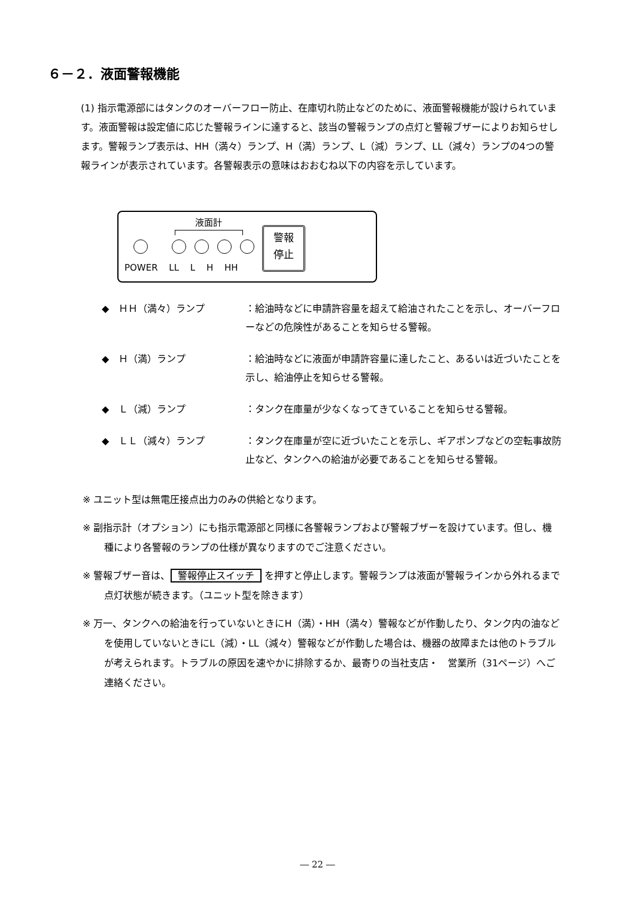６－２．液面警報機能
(1) 指示電源部にはタンクのオーバーフロー防止、在庫切れ防止などのために、液面警報機能が設けられています。液面警報は設定値に応じた警報ラインに達すると、該当の警報ランプの点灯と警報ブザーによりお知らせします。警報ランプ表示は、HH（満々）ランプ、H（満）ランプ、L（減）ランプ、LL（減々）ランプの4つの警報ラインが表示されています。各警報表示の意味はおおむね以下の内容を示しています。
液面計
POWER LL L H HH
警報
停止
◆　ＨＨ（満々）ランプ ：給油時などに申請許容量を超えて給油されたことを示し、オーバーフローなどの危険性があることを知らせる警報。
◆　Ｈ（満）ランプ ：給油時などに液面が申請許容量に達したこと、あるいは近づいたことを示し、給油停止を知らせる警報。
◆　Ｌ（減）ランプ ：タンク在庫量が少なくなってきていることを知らせる警報。
◆　ＬＬ（減々）ランプ ：タンク在庫量が空に近づいたことを示し、ギアポンプなどの空転事故防止など、タンクへの給油が必要であることを知らせる警報。
※ ユニット型は無電圧接点出力のみの供給となります。
※ 副指示計（オプション）にも指示電源部と同様に各警報ランプおよび警報ブザーを設けています。但し、機種により各警報のランプの仕様が異なりますのでご注意ください。
※ 警報ブザー音は、 警報停止スイッチ を押すと停止します。警報ランプは液面が警報ラインから外れるまで点灯状態が続きます。（ユニット型を除きます）
※ 万一、タンクへの給油を行っていないときにH（満）・HH（満々）警報などが作動したり、タンク内の油などを使用していないときにL（減）・LL（減々）警報などが作動した場合は、機器の故障または他のトラブルが考えられます。トラブルの原因を速やかに排除するか、最寄りの当社支店・　営業所（31ページ）へご連絡ください。
― 22 ―